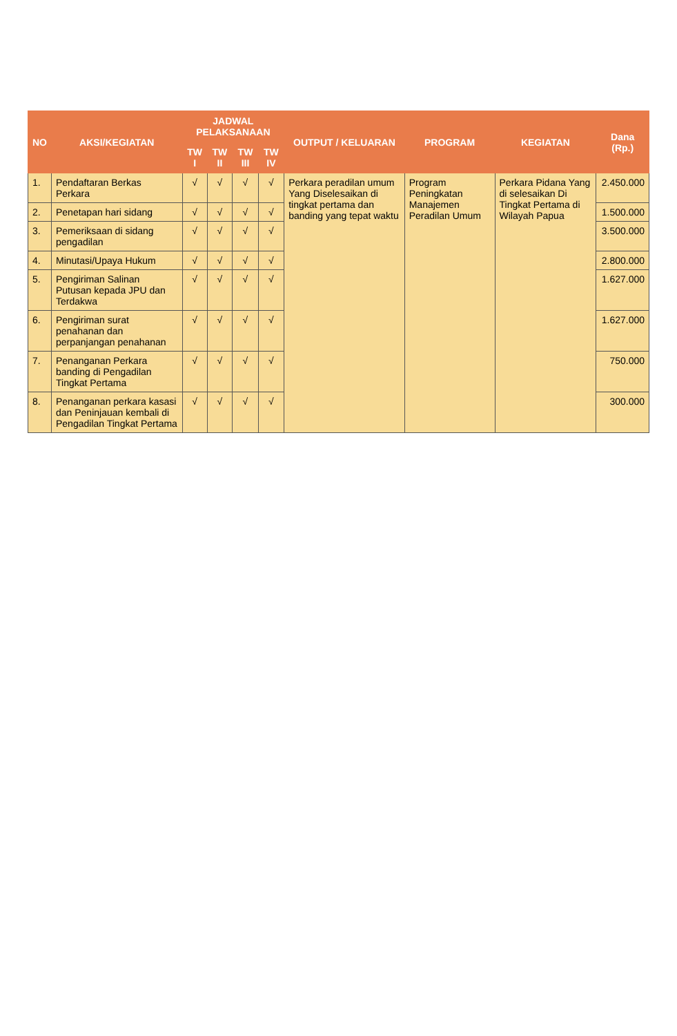| NO | AKSI/KEGIATAN | JADWAL PELAKSANAAN | | | | OUTPUT / KELUARAN | PROGRAM | KEGIATAN | Dana (Rp.) |
| --- | --- | --- | --- | --- | --- | --- | --- | --- | --- |
| | | TW I | TW II | TW III | TW IV | | | | |
| 1. | Pendaftaran Berkas Perkara | √ | √ | √ | √ | Perkara peradilan umum Yang Diselesaikan di tingkat pertama dan banding yang tepat waktu | Program Peningkatan Manajemen Peradilan Umum | Perkara Pidana Yang di selesaikan Di Tingkat Pertama di Wilayah Papua | 2.450.000 |
| 2. | Penetapan hari sidang | √ | √ | √ | √ | | | | 1.500.000 |
| 3. | Pemeriksaan di sidang pengadilan | √ | √ | √ | √ | | | | 3.500.000 |
| 4. | Minutasi/Upaya Hukum | √ | √ | √ | √ | | | | 2.800.000 |
| 5. | Pengiriman Salinan Putusan kepada JPU dan Terdakwa | √ | √ | √ | √ | | | | 1.627.000 |
| 6. | Pengiriman surat penahanan dan perpanjangan penahanan | √ | √ | √ | √ | | | | 1.627.000 |
| 7. | Penanganan Perkara banding di Pengadilan Tingkat Pertama | √ | √ | √ | √ | | | | 750.000 |
| 8. | Penanganan perkara kasasi dan Peninjauan kembali di Pengadilan Tingkat Pertama | √ | √ | √ | √ | | | | 300.000 |